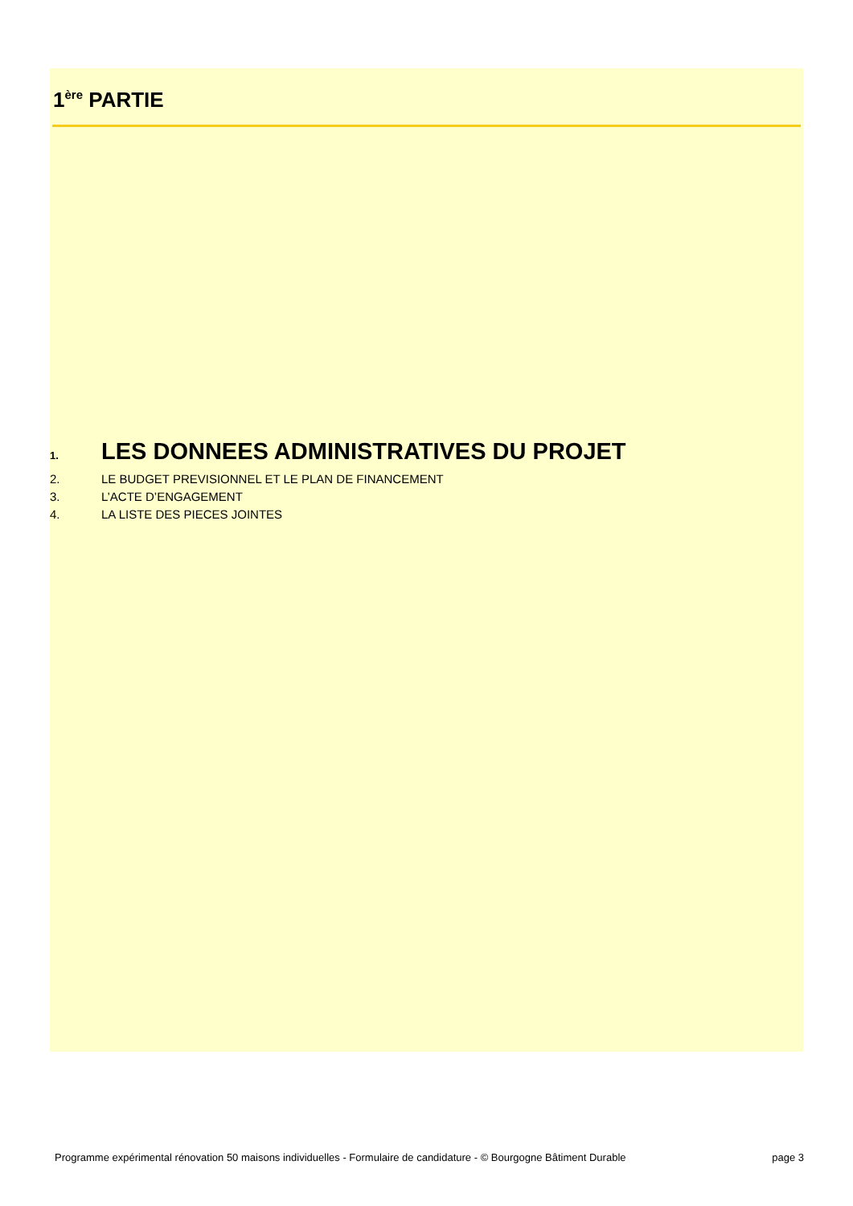1<sup>ère</sup> PARTIE
1. LES DONNEES ADMINISTRATIVES DU PROJET
2. LE BUDGET PREVISIONNEL ET LE PLAN DE FINANCEMENT
3. L’ACTE D’ENGAGEMENT
4. LA LISTE DES PIECES JOINTES
Programme expérimental rénovation 50 maisons individuelles - Formulaire de candidature - © Bourgogne Bâtiment Durable page 3